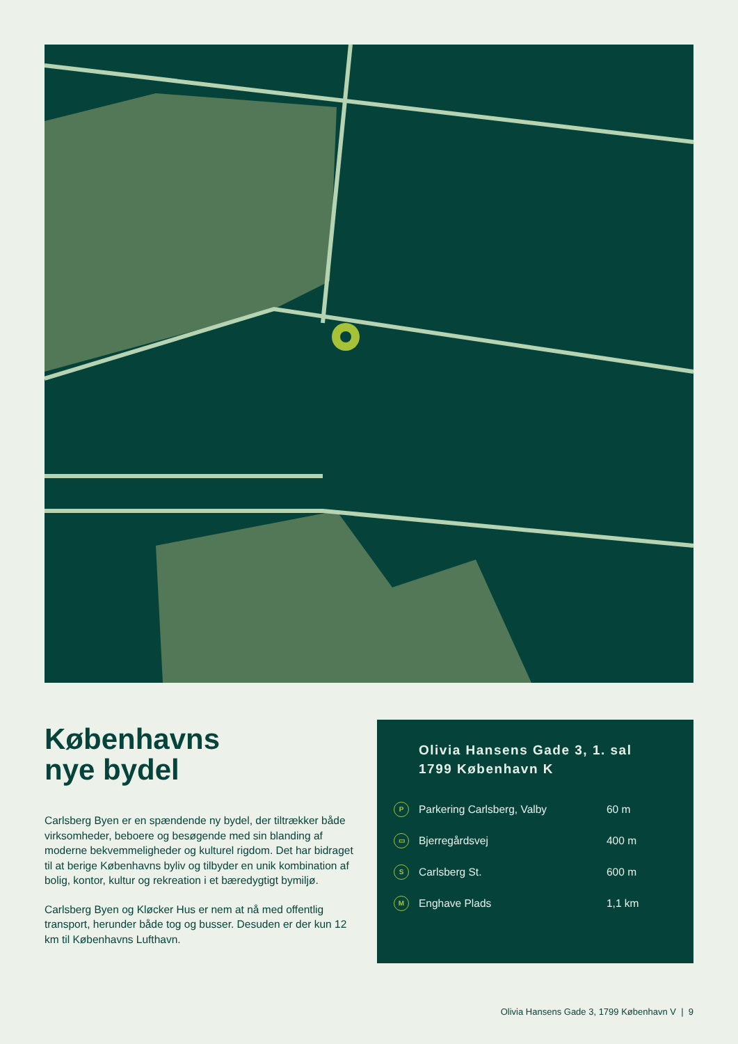Københavns
nye bydel
Carlsberg Byen er en spændende ny bydel, der tiltrækker både virksomheder, beboere og besøgende med sin blanding af moderne bekvemmeligheder og kulturel rigdom. Det har bidraget til at berige Københavns byliv og tilbyder en unik kombination af bolig, kontor, kultur og rekreation i et bæredygtigt bymiljø.
Carlsberg Byen og Kløcker Hus er nem at nå med offentlig transport, herunder både tog og busser. Desuden er der kun 12 km til Københavns Lufthavn.
Olivia Hansens Gade 3, 1. sal
1799 København K
P Parkering Carlsberg, Valby 60 m
▭ Bjerregårdsvej 400 m
S Carlsberg St. 600 m
M Enghave Plads 1,1 km
Olivia Hansens Gade 3, 1799 København V | 9